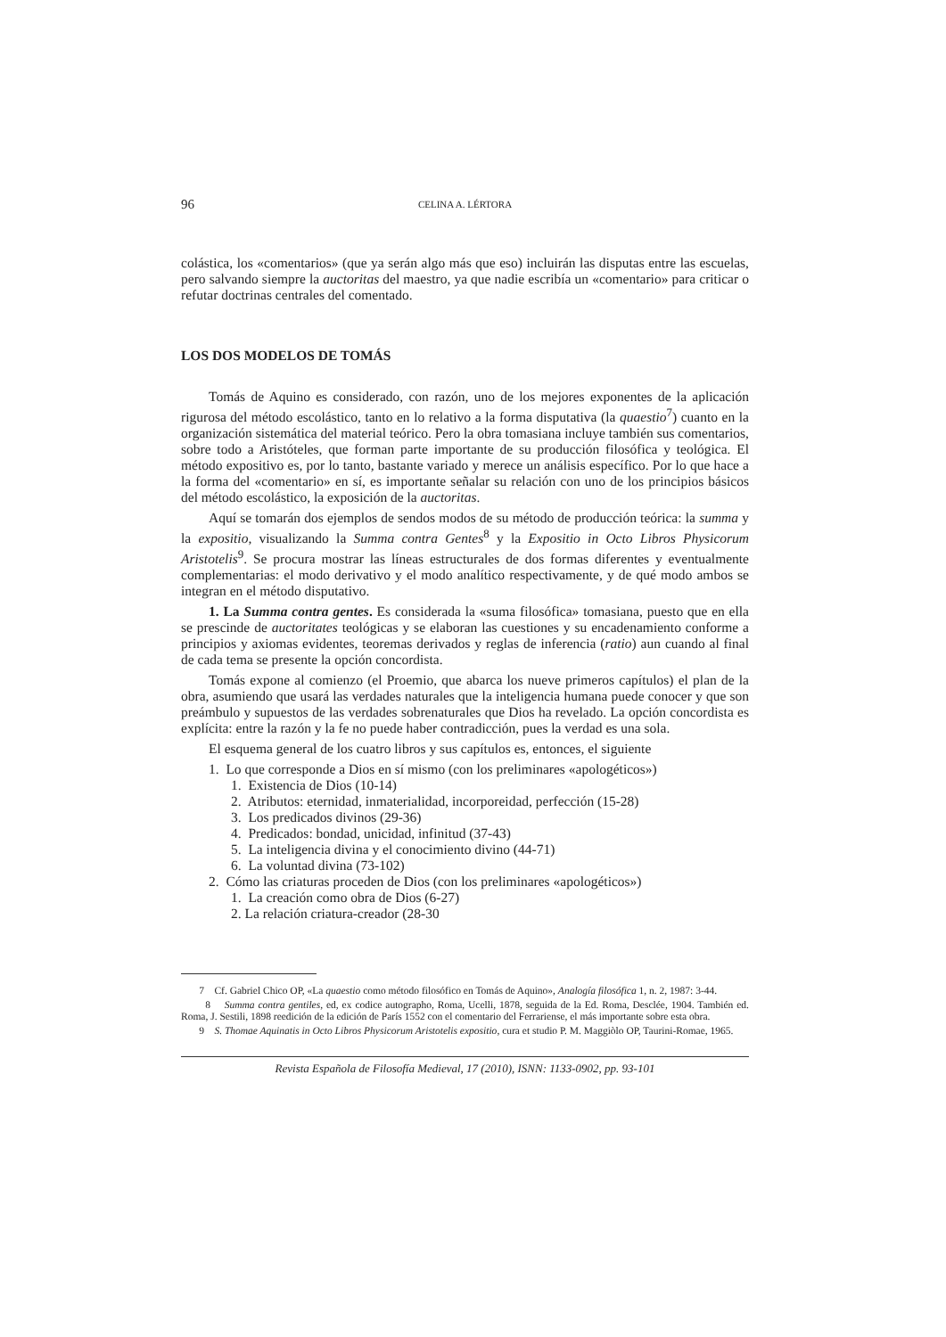96 CELINA A. LÉRTORA
colástica, los «comentarios» (que ya serán algo más que eso) incluirán las disputas entre las escuelas, pero salvando siempre la auctoritas del maestro, ya que nadie escribía un «comentario» para criticar o refutar doctrinas centrales del comentado.
LOS DOS MODELOS DE TOMÁS
Tomás de Aquino es considerado, con razón, uno de los mejores exponentes de la aplicación rigurosa del método escolástico, tanto en lo relativo a la forma disputativa (la quaestio<sup>7</sup>) cuanto en la organización sistemática del material teórico. Pero la obra tomasiana incluye también sus comentarios, sobre todo a Aristóteles, que forman parte importante de su producción filosófica y teológica. El método expositivo es, por lo tanto, bastante variado y merece un análisis específico. Por lo que hace a la forma del «comentario» en sí, es importante señalar su relación con uno de los principios básicos del método escolástico, la exposición de la auctoritas.
Aquí se tomarán dos ejemplos de sendos modos de su método de producción teórica: la summa y la expositio, visualizando la Summa contra Gentes<sup>8</sup> y la Expositio in Octo Libros Physicorum Aristotelis<sup>9</sup>. Se procura mostrar las líneas estructurales de dos formas diferentes y eventualmente complementarias: el modo derivativo y el modo analítico respectivamente, y de qué modo ambos se integran en el método disputativo.
1. La Summa contra gentes. Es considerada la «suma filosófica» tomasiana, puesto que en ella se prescinde de auctoritates teológicas y se elaboran las cuestiones y su encadenamiento conforme a principios y axiomas evidentes, teoremas derivados y reglas de inferencia (ratio) aun cuando al final de cada tema se presente la opción concordista.
Tomás expone al comienzo (el Proemio, que abarca los nueve primeros capítulos) el plan de la obra, asumiendo que usará las verdades naturales que la inteligencia humana puede conocer y que son preámbulo y supuestos de las verdades sobrenaturales que Dios ha revelado. La opción concordista es explícita: entre la razón y la fe no puede haber contradicción, pues la verdad es una sola.
El esquema general de los cuatro libros y sus capítulos es, entonces, el siguiente
1. Lo que corresponde a Dios en sí mismo (con los preliminares «apologéticos»)
1. Existencia de Dios (10-14)
2. Atributos: eternidad, inmaterialidad, incorporeidad, perfección (15-28)
3. Los predicados divinos (29-36)
4. Predicados: bondad, unicidad, infinitud (37-43)
5. La inteligencia divina y el conocimiento divino (44-71)
6. La voluntad divina (73-102)
2. Cómo las criaturas proceden de Dios (con los preliminares «apologéticos»)
1. La creación como obra de Dios (6-27)
2. La relación criatura-creador (28-30
7 Cf. Gabriel Chico OP, «La quaestio como método filosófico en Tomás de Aquino», Analogía filosófica 1, n. 2, 1987: 3-44.
8 Summa contra gentiles, ed, ex codice autographo, Roma, Ucelli, 1878, seguida de la Ed. Roma, Desclée, 1904. También ed. Roma, J. Sestili, 1898 reedición de la edición de París 1552 con el comentario del Ferrariense, el más importante sobre esta obra.
9 S. Thomae Aquinatis in Octo Libros Physicorum Aristotelis expositio, cura et studio P. M. Maggiòlo OP, Taurini-Romae, 1965.
Revista Española de Filosofía Medieval, 17 (2010), ISNN: 1133-0902, pp. 93-101